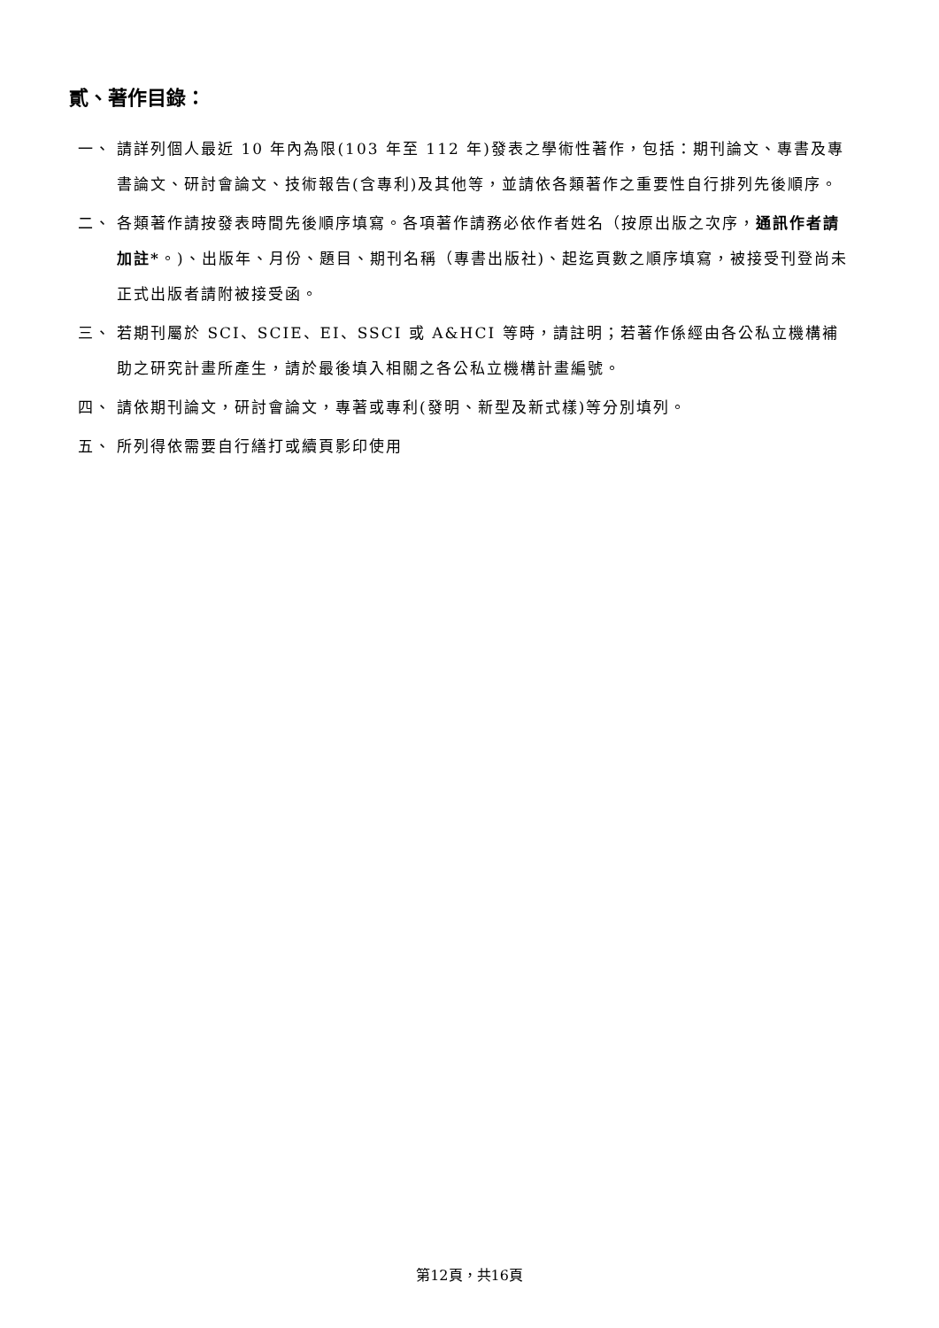貳、著作目錄：
一、 請詳列個人最近 10 年內為限(103 年至 112 年)發表之學術性著作，包括：期刊論文、專書及專書論文、研討會論文、技術報告(含專利)及其他等，並請依各類著作之重要性自行排列先後順序。
二、 各類著作請按發表時間先後順序填寫。各項著作請務必依作者姓名（按原出版之次序，通訊作者請加註*。)、出版年、月份、題目、期刊名稱（專書出版社)、起迄頁數之順序填寫，被接受刊登尚未正式出版者請附被接受函。
三、 若期刊屬於 SCI、SCIE、EI、SSCI 或 A&HCI 等時，請註明；若著作係經由各公私立機構補助之研究計畫所產生，請於最後填入相關之各公私立機構計畫編號。
四、 請依期刊論文，研討會論文，專著或專利(發明、新型及新式樣)等分別填列。
五、 所列得依需要自行繕打或續頁影印使用
第12頁，共16頁